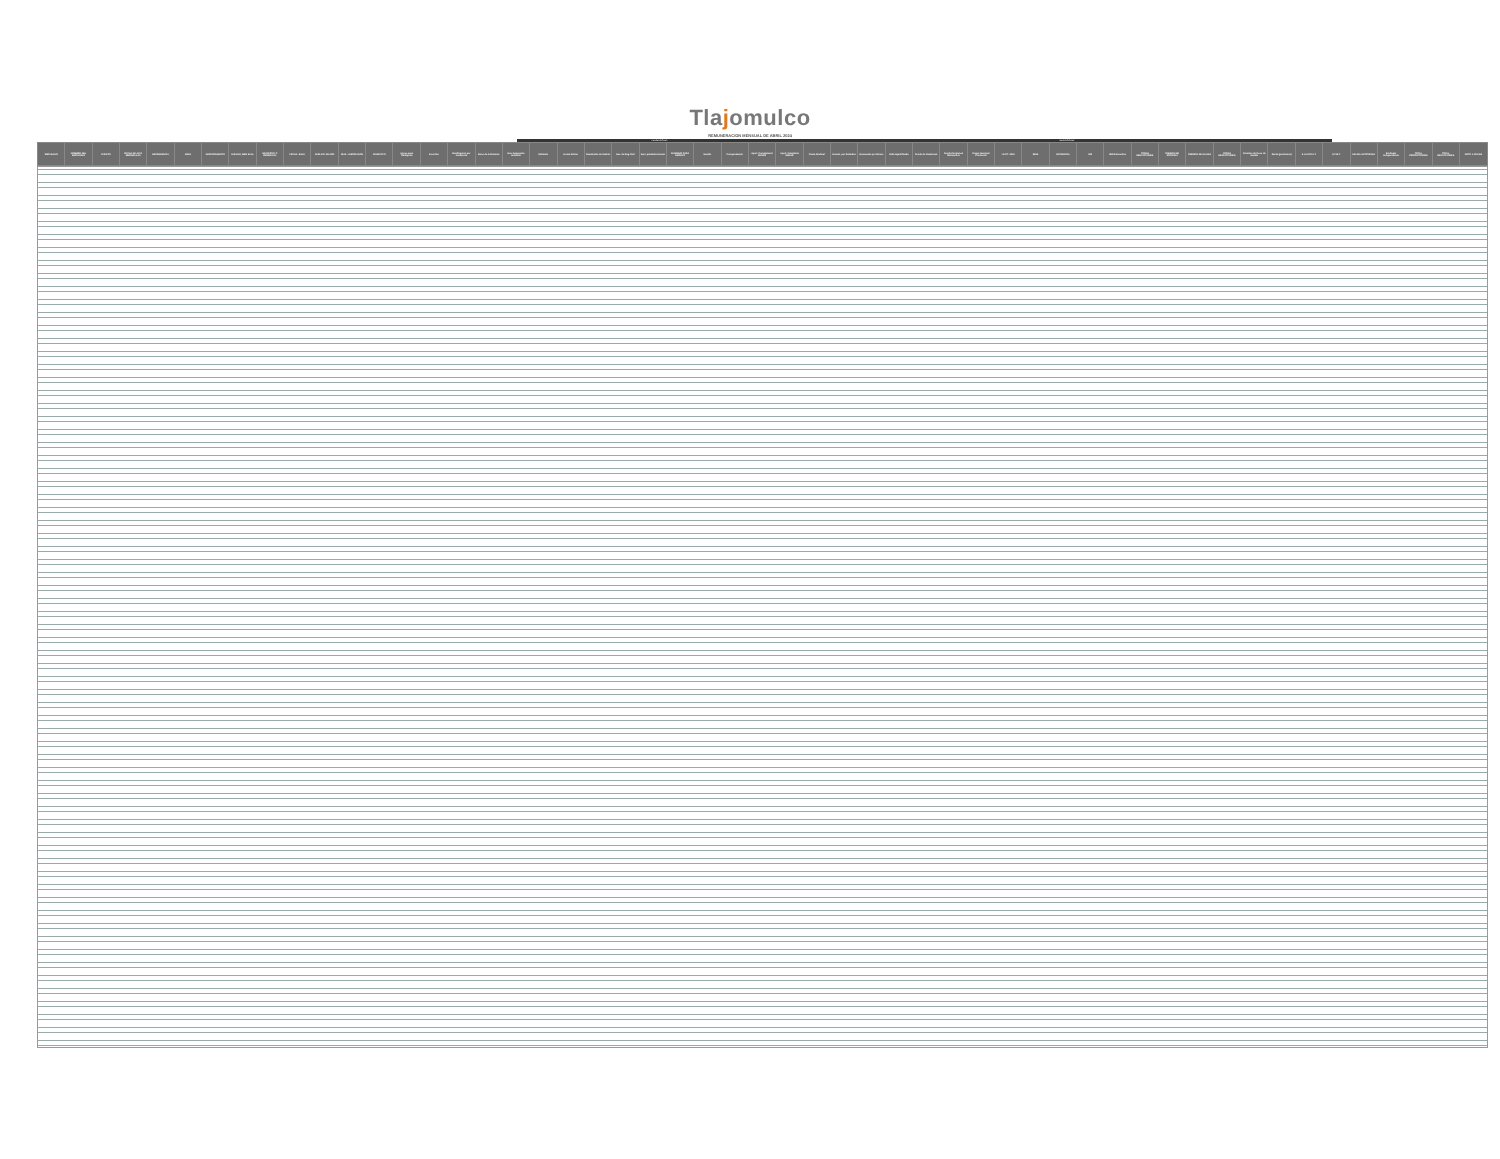Tlajomulco
REMUNERACION MENSUAL DE ABRIL 2024
PERCEPCIONES DEDUCCIONES
| EMPLEADO | NOMBRE DEL EMPLEADO | PUESTO | FECHA DE ALTA MM/DD/AAAA | DEPENDENCIA | AREA | DEPARTAMENTO | SUELDO_MEN SUAL | MUNICIPIO_P RESENCIAL | FECHA_BAJA | SUELDO_DIA RIO | DIAS_LABOR ADOS | SINDICATO | Apoyo para Transporte | Incentivo | Bonificación por Incidencia | Bono de Asistencia | Dev. Descuento Indebido | Estímulo | Horas Extras | Reembolso de Sueldo | Dev. de Reg.Civil | Serv. prestados Horas | SUBSIDIO PARA EMPLEO | Sueldo | Compensación | Aport. Complement. SEDAR | Aport. Voluntaria SEDAR | Cuota Sindical | Descto. por Retardos | Descuento por Dinero | Falta Injustificada | Fondo de Pensiones | Fondo Pensiones Retroactivo | Grupo Nacional Provincial | I.S.P.T. 2024 | IMSS | INCIDENCIA | ISR | ISR Retroactivo | OTRAS DEDUCCIONES | OMISION DE ENTRADA | OMISION DE SALIDA | OTRAS DEDUCCIONES | Permiso sin Goce de Sueldo | Renta (pensiones) | S.A.S.P.P.A.T. | S.T.M.T. | SALIDA ANTICIPADA | Sindicato Independiente | TOTAL PERCEPCIONES | TOTAL DEDUCCIONES | NETO A PAGAR |
| --- | --- | --- | --- | --- | --- | --- | --- | --- | --- | --- | --- | --- | --- | --- | --- | --- | --- | --- | --- | --- | --- | --- | --- | --- | --- | --- | --- | --- | --- | --- | --- | --- | --- | --- | --- | --- | --- | --- | --- | --- | --- | --- | --- | --- | --- | --- | --- | --- | --- | --- | --- | --- |